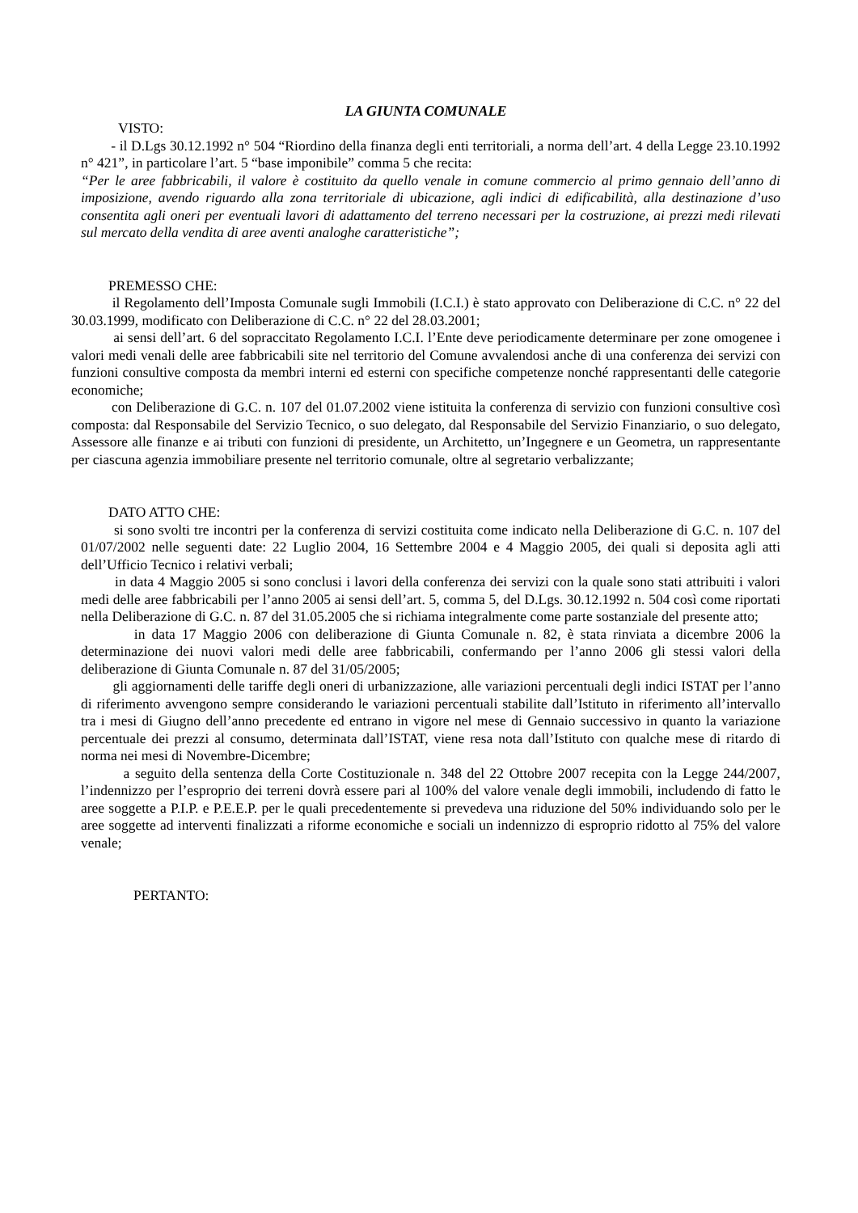LA GIUNTA COMUNALE
VISTO:
- il D.Lgs 30.12.1992 n° 504 “Riordino della finanza degli enti territoriali, a norma dell’art. 4 della Legge 23.10.1992 n° 421”, in particolare l’art. 5 “base imponibile” comma 5 che recita:
“Per le aree fabbricabili, il valore è costituito da quello venale in comune commercio al primo gennaio dell’anno di imposizione, avendo riguardo alla zona territoriale di ubicazione, agli indici di edificabilità, alla destinazione d’uso consentita agli oneri per eventuali lavori di adattamento del terreno necessari per la costruzione, ai prezzi medi rilevati sul mercato della vendita di aree aventi analoghe caratteristiche”;
PREMESSO CHE:
il Regolamento dell’Imposta Comunale sugli Immobili (I.C.I.) è stato approvato con Deliberazione di C.C. n° 22 del 30.03.1999, modificato con Deliberazione di C.C. n° 22 del 28.03.2001;
ai sensi dell’art. 6 del sopraccitato Regolamento I.C.I. l’Ente deve periodicamente determinare per zone omogenee i valori medi venali delle aree fabbricabili site nel territorio del Comune avvalendosi anche di una conferenza dei servizi con funzioni consultive composta da membri interni ed esterni con specifiche competenze nonché rappresentanti delle categorie economiche;
con Deliberazione di G.C. n. 107 del 01.07.2002 viene istituita la conferenza di servizio con funzioni consultive così composta: dal Responsabile del Servizio Tecnico, o suo delegato, dal Responsabile del Servizio Finanziario, o suo delegato, Assessore alle finanze e ai tributi con funzioni di presidente, un Architetto, un’Ingegnere e un Geometra, un rappresentante per ciascuna agenzia immobiliare presente nel territorio comunale, oltre al segretario verbalizzante;
DATO ATTO CHE:
si sono svolti tre incontri per la conferenza di servizi costituita come indicato nella Deliberazione di G.C. n. 107 del 01/07/2002 nelle seguenti date: 22 Luglio 2004, 16 Settembre 2004 e 4 Maggio 2005, dei quali si deposita agli atti dell’Ufficio Tecnico i relativi verbali;
in data 4 Maggio 2005 si sono conclusi i lavori della conferenza dei servizi con la quale sono stati attribuiti i valori medi delle aree fabbricabili per l’anno 2005 ai sensi dell’art. 5, comma 5, del D.Lgs. 30.12.1992 n. 504 così come riportati nella Deliberazione di G.C. n. 87 del 31.05.2005 che si richiama integralmente come parte sostanziale del presente atto;
in data 17 Maggio 2006 con deliberazione di Giunta Comunale n. 82, è stata rinviata a dicembre 2006 la determinazione dei nuovi valori medi delle aree fabbricabili, confermando per l’anno 2006 gli stessi valori della deliberazione di Giunta Comunale n. 87 del 31/05/2005;
gli aggiornamenti delle tariffe degli oneri di urbanizzazione, alle variazioni percentuali degli indici ISTAT per l’anno di riferimento avvengono sempre considerando le variazioni percentuali stabilite dall’Istituto in riferimento all’intervallo tra i mesi di Giugno dell’anno precedente ed entrano in vigore nel mese di Gennaio successivo in quanto la variazione percentuale dei prezzi al consumo, determinata dall’ISTAT, viene resa nota dall’Istituto con qualche mese di ritardo di norma nei mesi di Novembre-Dicembre;
a seguito della sentenza della Corte Costituzionale n. 348 del 22 Ottobre 2007 recepita con la Legge 244/2007, l’indennizzo per l’esproprio dei terreni dovrà essere pari al 100% del valore venale degli immobili, includendo di fatto le aree soggette a P.I.P. e P.E.E.P. per le quali precedentemente si prevedeva una riduzione del 50% individuando solo per le aree soggette ad interventi finalizzati a riforme economiche e sociali un indennizzo di esproprio ridotto al 75% del valore venale;
PERTANTO: